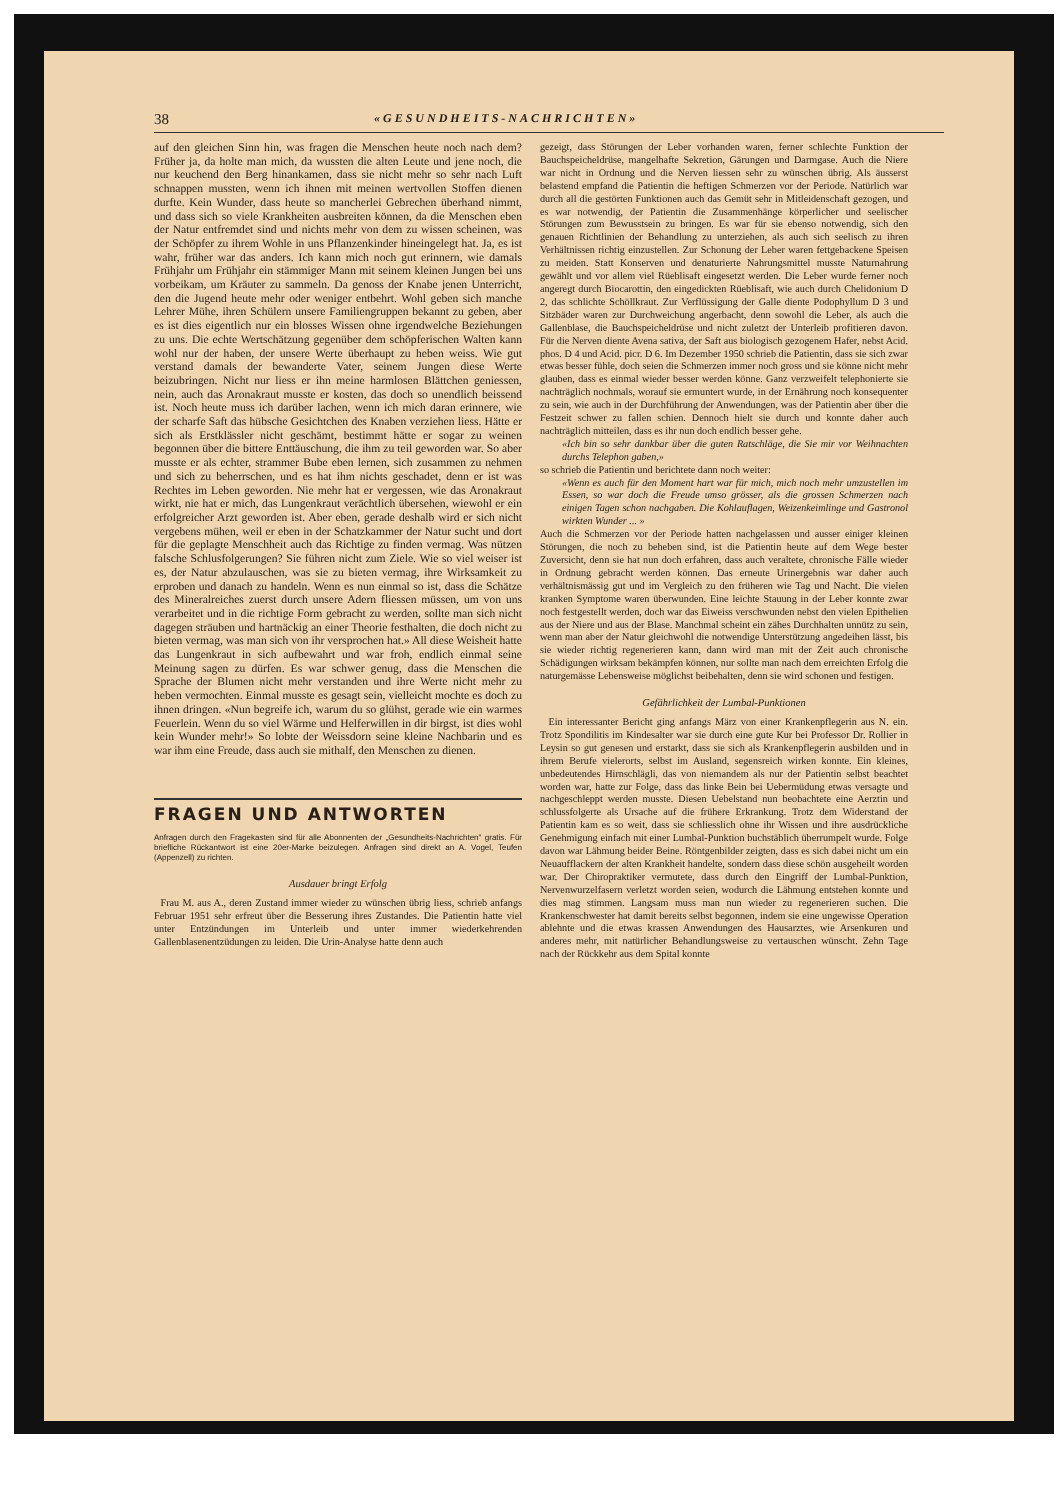38 «GESUNDHEITS-NACHRICHTEN»
auf den gleichen Sinn hin, was fragen die Menschen heute noch nach dem? Früher ja, da holte man mich, da wussten die alten Leute und jene noch, die nur keuchend den Berg hinankamen, dass sie nicht mehr so sehr nach Luft schnappen mussten, wenn ich ihnen mit meinen wertvollen Stoffen dienen durfte. Kein Wunder, dass heute so mancherlei Gebrechen überhand nimmt, und dass sich so viele Krankheiten ausbreiten können, da die Menschen eben der Natur entfremdet sind und nichts mehr von dem zu wissen scheinen, was der Schöpfer zu ihrem Wohle in uns Pflanzenkinder hineingelegt hat. Ja, es ist wahr, früher war das anders. Ich kann mich noch gut erinnern, wie damals Frühjahr um Frühjahr ein stämmiger Mann mit seinem kleinen Jungen bei uns vorbeikam, um Kräuter zu sammeln. Da genoss der Knabe jenen Unterricht, den die Jugend heute mehr oder weniger entbehrt. Wohl geben sich manche Lehrer Mühe, ihren Schülern unsere Familiengruppen bekannt zu geben, aber es ist dies eigentlich nur ein blosses Wissen ohne irgendwelche Beziehungen zu uns. Die echte Wertschätzung gegenüber dem schöpferischen Walten kann wohl nur der haben, der unsere Werte überhaupt zu heben weiss. Wie gut verstand damals der bewanderte Vater, seinem Jungen diese Werte beizubringen. Nicht nur liess er ihn meine harmlosen Blättchen geniessen, nein, auch das Aronakraut musste er kosten, das doch so unendlich beissend ist. Noch heute muss ich darüber lachen, wenn ich mich daran erinnere, wie der scharfe Saft das hübsche Gesichtchen des Knaben verziehen liess. Hätte er sich als Erstklässler nicht geschämt, bestimmt hätte er sogar zu weinen begonnen über die bittere Enttäuschung, die ihm zu teil geworden war. So aber musste er als echter, strammer Bube eben lernen, sich zusammen zu nehmen und sich zu beherrschen, und es hat ihm nichts geschadet, denn er ist was Rechtes im Leben geworden. Nie mehr hat er vergessen, wie das Aronakraut wirkt, nie hat er mich, das Lungenkraut verächtlich übersehen, wiewohl er ein erfolgreicher Arzt geworden ist. Aber eben, gerade deshalb wird er sich nicht vergebens mühen, weil er eben in der Schatzkammer der Natur sucht und dort für die geplagte Menschheit auch das Richtige zu finden vermag. Was nützen falsche Schlusfolgerungen? Sie führen nicht zum Ziele. Wie so viel weiser ist es, der Natur abzulauschen, was sie zu bieten vermag, ihre Wirksamkeit zu erproben und danach zu handeln. Wenn es nun einmal so ist, dass die Schätze des Mineralreiches zuerst durch unsere Adern fliessen müssen, um von uns verarbeitet und in die richtige Form gebracht zu werden, sollte man sich nicht dagegen sträuben und hartnäckig an einer Theorie festhalten, die doch nicht zu bieten vermag, was man sich von ihr versprochen hat.» All diese Weisheit hatte das Lungenkraut in sich aufbewahrt und war froh, endlich einmal seine Meinung sagen zu dürfen. Es war schwer genug, dass die Menschen die Sprache der Blumen nicht mehr verstanden und ihre Werte nicht mehr zu heben vermochten. Einmal musste es gesagt sein, vielleicht mochte es doch zu ihnen dringen. «Nun begreife ich, warum du so glühst, gerade wie ein warmes Feuerlein. Wenn du so viel Wärme und Helferwillen in dir birgst, ist dies wohl kein Wunder mehr!» So lobte der Weissdorn seine kleine Nachbarin und es war ihm eine Freude, dass auch sie mithalf, den Menschen zu dienen.
FRAGEN UND ANTWORTEN
Anfragen durch den Fragekasten sind für alle Abonnenten der „Gesundheits-Nachrichten" gratis. Für briefliche Rückantwort ist eine 20er-Marke beizulegen. Anfragen sind direkt an A. Vogel, Teufen (Appenzell) zu richten.
Ausdauer bringt Erfolg
Frau M. aus A., deren Zustand immer wieder zu wünschen übrig liess, schrieb anfangs Februar 1951 sehr erfreut über die Besserung ihres Zustandes. Die Patientin hatte viel unter Entzündungen im Unterleib und unter immer wiederkehrenden Gallenblasenentzüdungen zu leiden. Die Urin-Analyse hatte denn auch
gezeigt, dass Störungen der Leber vorhanden waren, ferner schlechte Funktion der Bauchspeicheldrüse, mangelhafte Sekretion, Gärungen und Darmgase. Auch die Niere war nicht in Ordnung und die Nerven liessen sehr zu wünschen übrig. Als äusserst belastend empfand die Patientin die heftigen Schmerzen vor der Periode. Natürlich war durch all die gestörten Funktionen auch das Gemüt sehr in Mitleidenschaft gezogen, und es war notwendig, der Patientin die Zusammenhänge körperlicher und seelischer Störungen zum Bewusstsein zu bringen. Es war für sie ebenso notwendig, sich den genauen Richtlinien der Behandlung zu unterziehen, als auch sich seelisch zu ihren Verhältnissen richtig einzustellen. Zur Schonung der Leber waren fettgebackene Speisen zu meiden. Statt Konserven und denaturierte Nahrungsmittel musste Naturnahrung gewählt und vor allem viel Rüeblisaft eingesetzt werden. Die Leber wurde ferner noch angeregt durch Biocarottin, den eingedickten Rüeblisaft, wie auch durch Chelidonium D 2, das schlichte Schöllkraut. Zur Verflüssigung der Galle diente Podophyllum D 3 und Sitzbäder waren zur Durchweichung angerbacht, denn sowohl die Leber, als auch die Gallenblase, die Bauchspeicheldrüse und nicht zuletzt der Unterleib profitieren davon. Für die Nerven diente Avena sativa, der Saft aus biologisch gezogenem Hafer, nebst Acid. phos. D 4 und Acid. picr. D 6. Im Dezember 1950 schrieb die Patientin, dass sie sich zwar etwas besser fühle, doch seien die Schmerzen immer noch gross und sie könne nicht mehr glauben, dass es einmal wieder besser werden könne. Ganz verzweifelt telephonierte sie nachträglich nochmals, worauf sie ermuntert wurde, in der Ernährung noch konsequenter zu sein, wie auch in der Durchführung der Anwendungen, was der Patientin aber über die Festzeit schwer zu fallen schien. Dennoch hielt sie durch und konnte daher auch nachträglich mitteilen, dass es ihr nun doch endlich besser gehe.
«Ich bin so sehr dankbar über die guten Ratschläge, die Sie mir vor Weihnachten durchs Telephon gaben,»
so schrieb die Patientin und berichtete dann noch weiter:
«Wenn es auch für den Moment hart war für mich, mich noch mehr umzustellen im Essen, so war doch die Freude umso grösser, als die grossen Schmerzen nach einigen Tagen schon nachgaben. Die Kohlauflagen, Weizenkeimlinge und Gastronol wirkten Wunder ... »
Auch die Schmerzen vor der Periode hatten nachgelassen und ausser einiger kleinen Störungen, die noch zu beheben sind, ist die Patientin heute auf dem Wege bester Zuversicht, denn sie hat nun doch erfahren, dass auch veraltete, chronische Fälle wieder in Ordnung gebracht werden können. Das erneute Urinergebnis war daher auch verhältnismässig gut und im Vergleich zu den früheren wie Tag und Nacht. Die vielen kranken Symptome waren überwunden. Eine leichte Stauung in der Leber konnte zwar noch festgestellt werden, doch war das Eiweiss verschwunden nebst den vielen Epithelien aus der Niere und aus der Blase. Manchmal scheint ein zähes Durchhalten unnütz zu sein, wenn man aber der Natur gleichwohl die notwendige Unterstützung angedeihen lässt, bis sie wieder richtig regenerieren kann, dann wird man mit der Zeit auch chronische Schädigungen wirksam bekämpfen können, nur sollte man nach dem erreichten Erfolg die naturgemässe Lebensweise möglichst beibehalten, denn sie wird schonen und festigen.
Gefährlichkeit der Lumbal-Punktionen
Ein interessanter Bericht ging anfangs März von einer Krankenpflegerin aus N. ein. Trotz Spondilitis im Kindesalter war sie durch eine gute Kur bei Professor Dr. Rollier in Leysin so gut genesen und erstarkt, dass sie sich als Krankenpflegerin ausbilden und in ihrem Berufe vielerorts, selbst im Ausland, segensreich wirken konnte. Ein kleines, unbedeutendes Hirnschlägli, das von niemandem als nur der Patientin selbst beachtet worden war, hatte zur Folge, dass das linke Bein bei Uebermüdung etwas versagte und nachgeschleppt werden musste. Diesen Uebelstand nun beobachtete eine Aerztin und schlussfolgerte als Ursache auf die frühere Erkrankung. Trotz dem Widerstand der Patientin kam es so weit, dass sie schliesslich ohne ihr Wissen und ihre ausdrückliche Genehmigung einfach mit einer Lumbal-Punktion buchstäblich überrumpelt wurde. Folge davon war Lähmung beider Beine. Röntgenbilder zeigten, dass es sich dabei nicht um ein Neuaufflackern der alten Krankheit handelte, sondern dass diese schön ausgeheilt worden war. Der Chiropraktiker vermutete, dass durch den Eingriff der Lumbal-Punktion, Nervenwurzelfasern verletzt worden seien, wodurch die Lähmung entstehen konnte und dies mag stimmen. Langsam muss man nun wieder zu regenerieren suchen. Die Krankenschwester hat damit bereits selbst begonnen, indem sie eine ungewisse Operation ablehnte und die etwas krassen Anwendungen des Hausarztes, wie Arsenkuren und anderes mehr, mit natürlicher Behandlungsweise zu vertauschen wünscht. Zehn Tage nach der Rückkehr aus dem Spital konnte